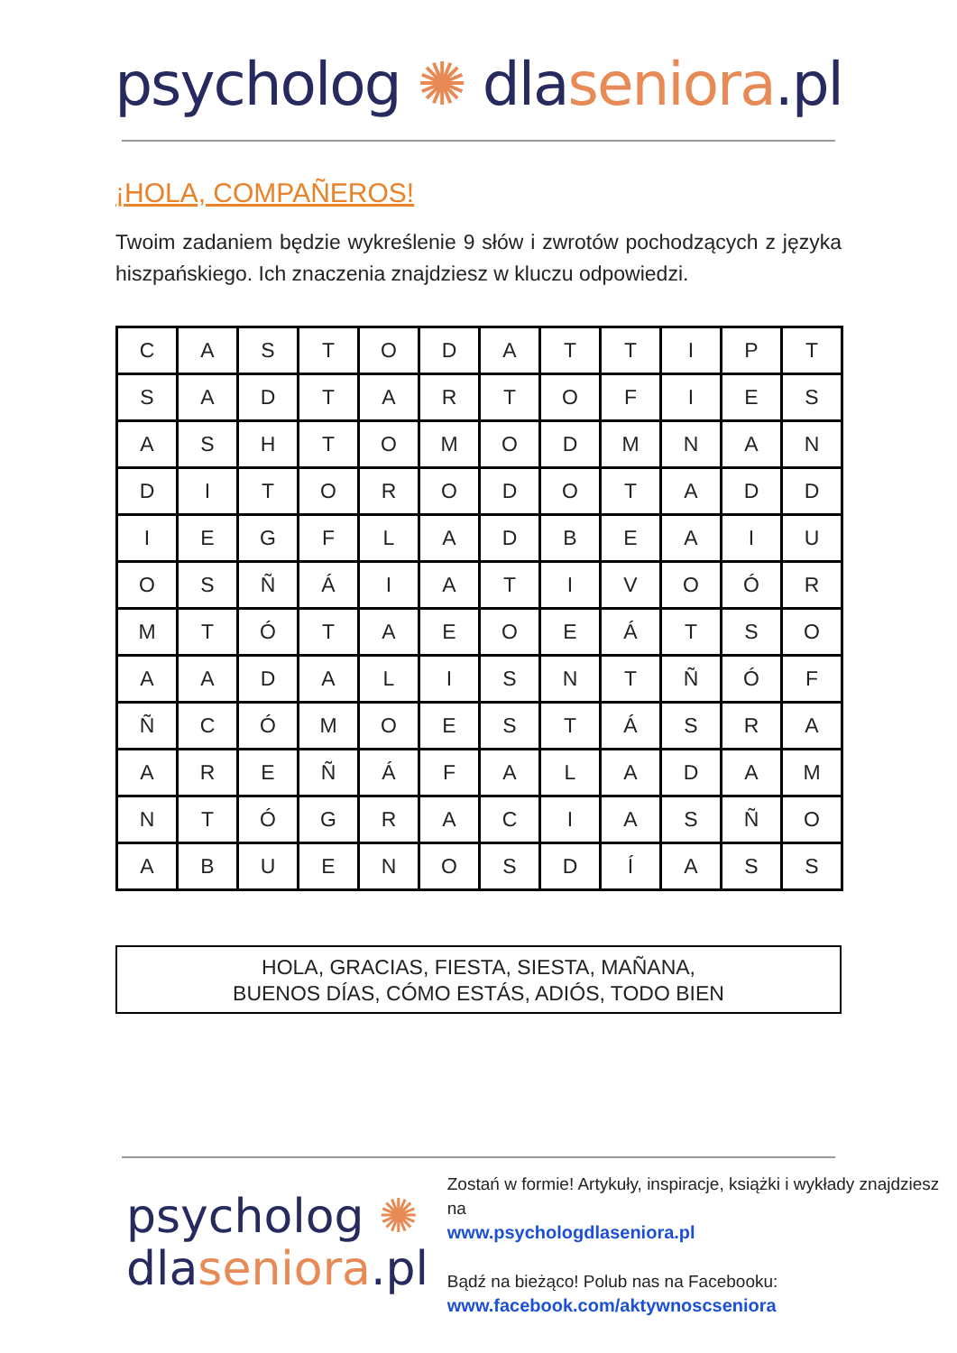psycholog ✺ dlaseniora.pl
¡HOLA, COMPAÑEROS!
Twoim zadaniem będzie wykreślenie 9 słów i zwrotów pochodzących z języka hiszpańskiego. Ich znaczenia znajdziesz w kluczu odpowiedzi.
| C | A | S | T | O | D | A | T | T | I | P | T |
| S | A | D | T | A | R | T | O | F | I | E | S |
| A | S | H | T | O | M | O | D | M | N | A | N |
| D | I | T | O | R | O | D | O | T | A | D | D |
| I | E | G | F | L | A | D | B | E | A | I | U |
| O | S | Ñ | Á | I | A | T | I | V | O | Ó | R |
| M | T | Ó | T | A | E | O | E | Á | T | S | O |
| A | A | D | A | L | I | S | N | T | Ñ | Ó | F |
| Ñ | C | Ó | M | O | E | S | T | Á | S | R | A |
| A | R | E | Ñ | Á | F | A | L | A | D | A | M |
| N | T | Ó | G | R | A | C | I | A | S | Ñ | O |
| A | B | U | E | N | O | S | D | Í | A | S | S |
HOLA, GRACIAS, FIESTA, SIESTA, MAÑANA,
BUENOS DÍAS, CÓMO ESTÁS, ADIÓS, TODO BIEN
psycholog ✺
dlaseniora.pl
Zostań w formie! Artykuły, inspiracje, książki i wykłady znajdziesz na
www.psychologdlaseniora.pl
Bądź na bieżąco! Polub nas na Facebooku:
www.facebook.com/aktywnoscseniora